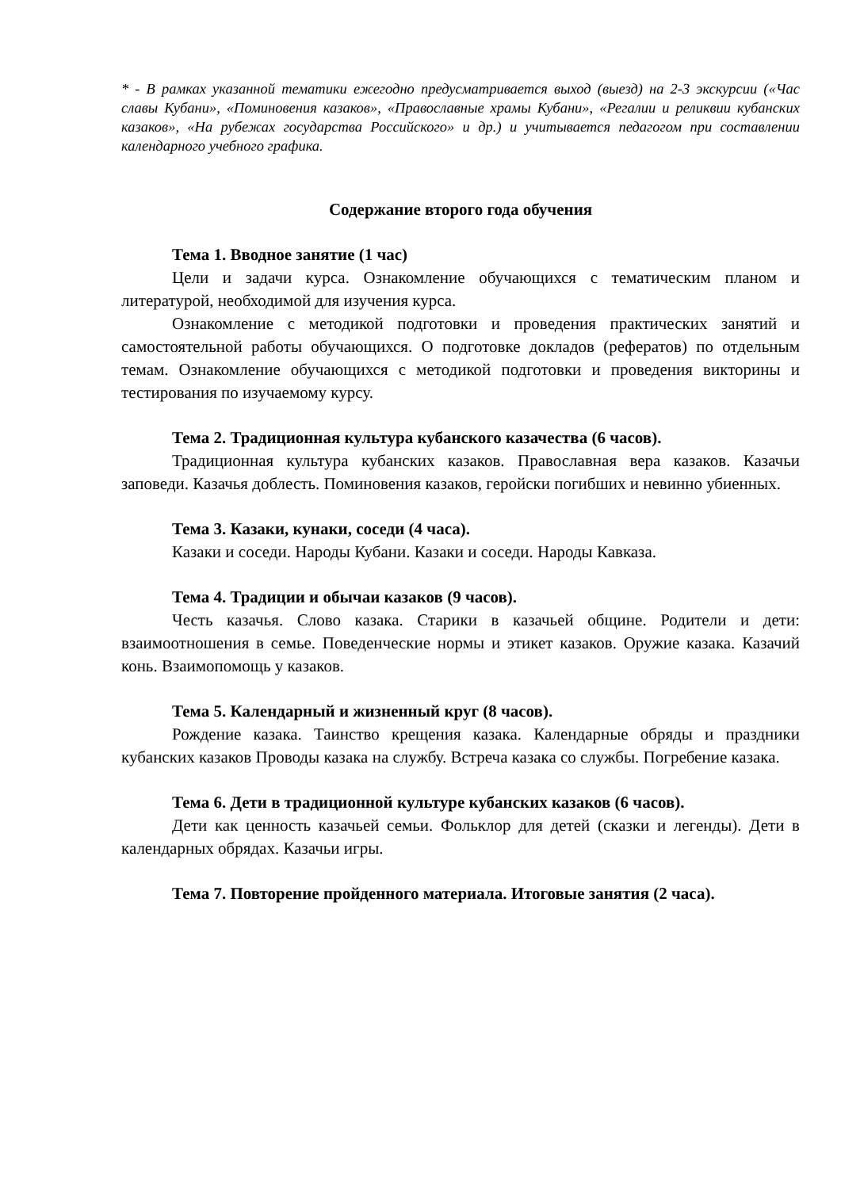* - В рамках указанной тематики ежегодно предусматривается выход (выезд) на 2-3 экскурсии («Час славы Кубани», «Поминовения казаков», «Православные храмы Кубани», «Регалии и реликвии кубанских казаков», «На рубежах государства Российского» и др.) и учитывается педагогом при составлении календарного учебного графика.
Содержание второго года обучения
Тема 1. Вводное занятие (1 час)
Цели и задачи курса. Ознакомление обучающихся с тематическим планом и литературой, необходимой для изучения курса.
Ознакомление с методикой подготовки и проведения практических занятий и самостоятельной работы обучающихся. О подготовке докладов (рефератов) по отдельным темам. Ознакомление обучающихся с методикой подготовки и проведения викторины и тестирования по изучаемому курсу.
Тема 2. Традиционная культура кубанского казачества (6 часов).
Традиционная культура кубанских казаков. Православная вера казаков. Казачьи заповеди. Казачья доблесть. Поминовения казаков, геройски погибших и невинно убиенных.
Тема 3. Казаки, кунаки, соседи (4 часа).
Казаки и соседи. Народы Кубани. Казаки и соседи. Народы Кавказа.
Тема 4. Традиции и обычаи казаков (9 часов).
Честь казачья. Слово казака. Старики в казачьей общине. Родители и дети: взаимоотношения в семье. Поведенческие нормы и этикет казаков. Оружие казака. Казачий конь. Взаимопомощь у казаков.
Тема 5. Календарный и жизненный круг (8 часов).
Рождение казака. Таинство крещения казака. Календарные обряды и праздники кубанских казаков Проводы казака на службу. Встреча казака со службы. Погребение казака.
Тема 6. Дети в традиционной культуре кубанских казаков (6 часов).
Дети как ценность казачьей семьи. Фольклор для детей (сказки и легенды). Дети в календарных обрядах. Казачьи игры.
Тема 7. Повторение пройденного материала. Итоговые занятия (2 часа).